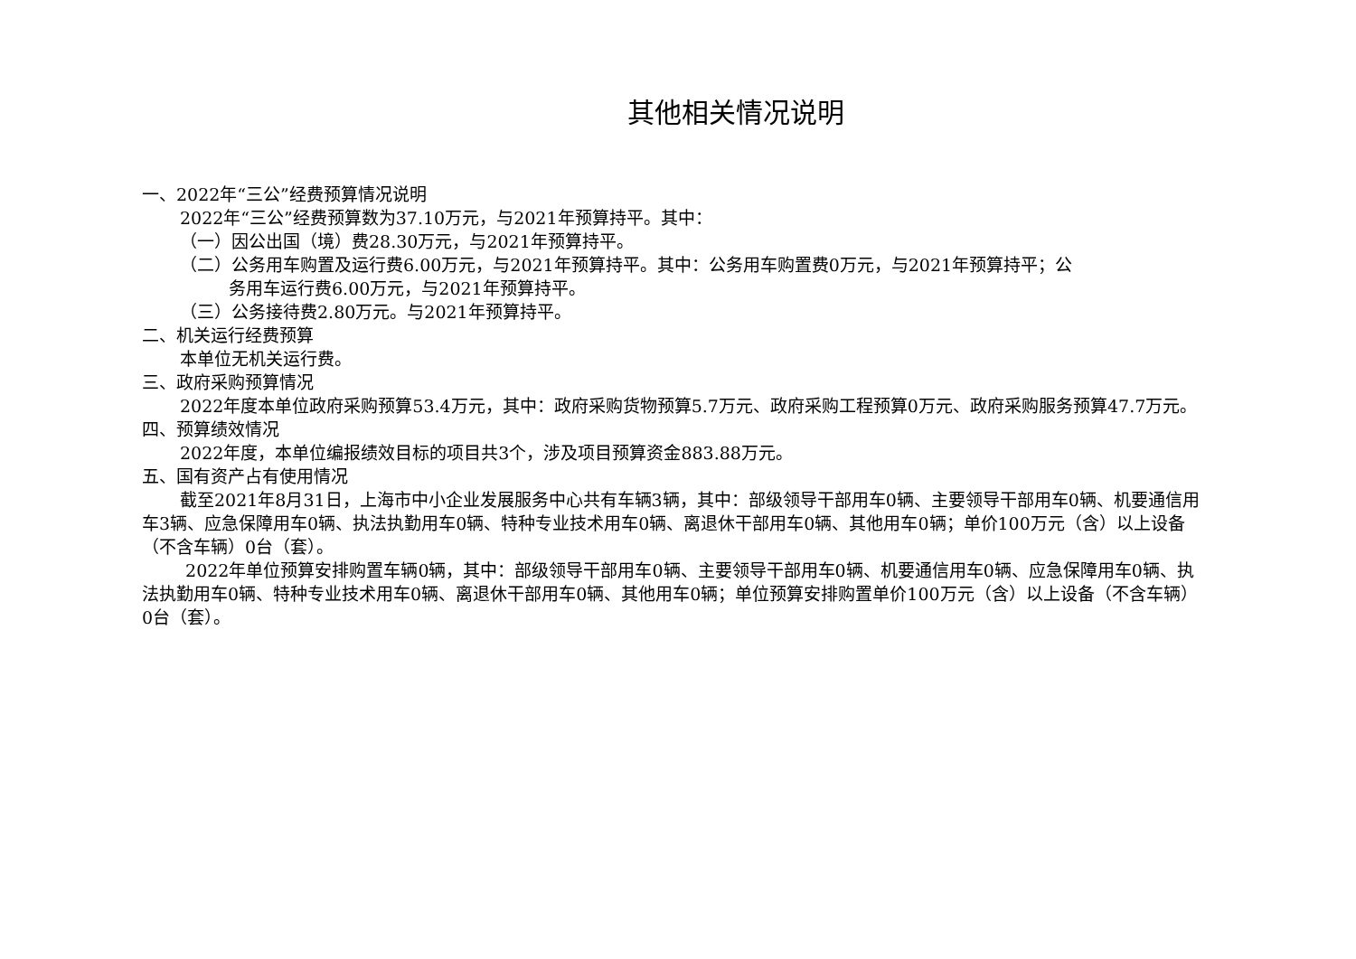其他相关情况说明
一、2022年“三公”经费预算情况说明
2022年“三公”经费预算数为37.10万元，与2021年预算持平。其中：
（一）因公出国（境）费28.30万元，与2021年预算持平。
（二）公务用车购置及运行费6.00万元，与2021年预算持平。其中：公务用车购置费0万元，与2021年预算持平；公
务用车运行费6.00万元，与2021年预算持平。
（三）公务接待费2.80万元。与2021年预算持平。
二、机关运行经费预算
本单位无机关运行费。
三、政府采购预算情况
2022年度本单位政府采购预算53.4万元，其中：政府采购货物预算5.7万元、政府采购工程预算0万元、政府采购服务预算47.7万元。
四、预算绩效情况
2022年度，本单位编报绩效目标的项目共3个，涉及项目预算资金883.88万元。
五、国有资产占有使用情况
截至2021年8月31日，上海市中小企业发展服务中心共有车辆3辆，其中：部级领导干部用车0辆、主要领导干部用车0辆、机要通信用车3辆、应急保障用车0辆、执法执勤用车0辆、特种专业技术用车0辆、离退休干部用车0辆、其他用车0辆；单价100万元（含）以上设备（不含车辆）0台（套）。
2022年单位预算安排购置车辆0辆，其中：部级领导干部用车0辆、主要领导干部用车0辆、机要通信用车0辆、应急保障用车0辆、执法执勤用车0辆、特种专业技术用车0辆、离退休干部用车0辆、其他用车0辆；单位预算安排购置单价100万元（含）以上设备（不含车辆）0台（套）。